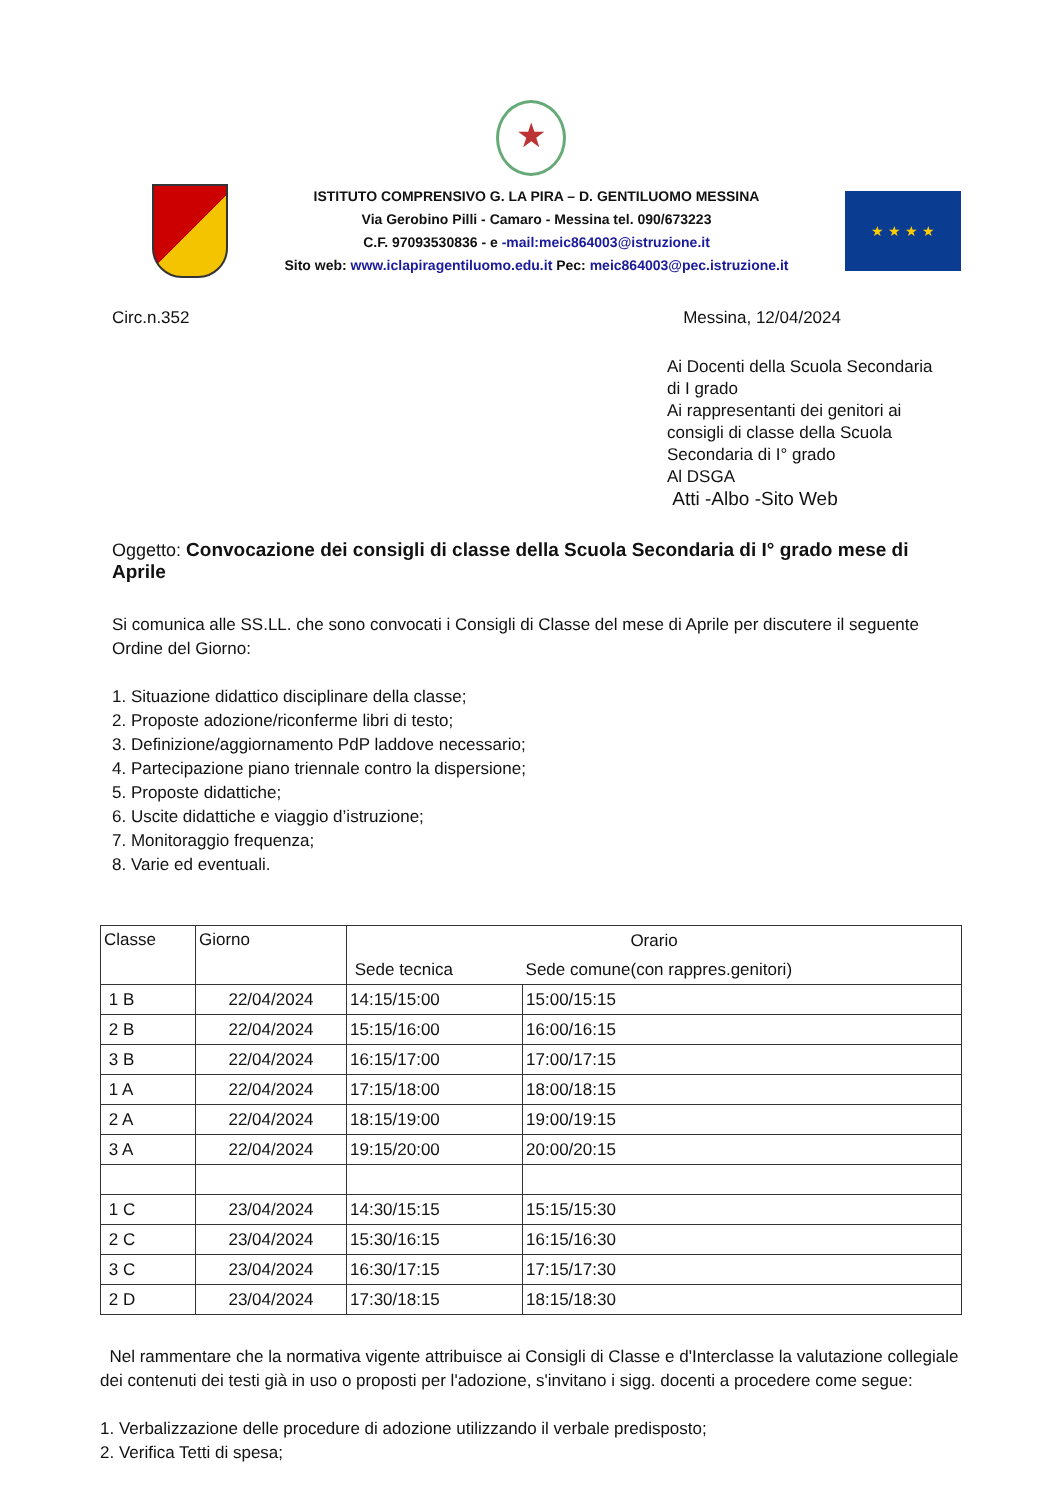★
ISTITUTO COMPRENSIVO G. LA PIRA – D. GENTILUOMO MESSINA
Via Gerobino Pilli - Camaro - Messina tel. 090/673223
C.F. 97093530836 - e -mail:meic864003@istruzione.it
Sito web: www.iclapiragentiluomo.edu.it Pec: meic864003@pec.istruzione.it
★ ★ ★ ★
Circ.n.352 Messina, 12/04/2024
Ai Docenti della Scuola Secondaria
di I grado
Ai rappresentanti dei genitori ai
consigli di classe della Scuola
Secondaria di I° grado
Al DSGA
Atti -Albo -Sito Web
Oggetto: Convocazione dei consigli di classe della Scuola Secondaria di I° grado mese di Aprile
Si comunica alle SS.LL. che sono convocati i Consigli di Classe del mese di Aprile per discutere il seguente Ordine del Giorno:
1. Situazione didattico disciplinare della classe;
2. Proposte adozione/riconferme libri di testo;
3. Definizione/aggiornamento PdP laddove necessario;
4. Partecipazione piano triennale contro la dispersione;
5. Proposte didattiche;
6. Uscite didattiche e viaggio d’istruzione;
7. Monitoraggio frequenza;
8. Varie ed eventuali.
| Classe | Giorno | Orario | |
| --- | --- | --- | --- |
| | | Sede tecnica | Sede comune(con rappres.genitori) |
| 1 B | 22/04/2024 | 14:15/15:00 | 15:00/15:15 |
| 2 B | 22/04/2024 | 15:15/16:00 | 16:00/16:15 |
| 3 B | 22/04/2024 | 16:15/17:00 | 17:00/17:15 |
| 1 A | 22/04/2024 | 17:15/18:00 | 18:00/18:15 |
| 2 A | 22/04/2024 | 18:15/19:00 | 19:00/19:15 |
| 3 A | 22/04/2024 | 19:15/20:00 | 20:00/20:15 |
| 1 C | 23/04/2024 | 14:30/15:15 | 15:15/15:30 |
| 2 C | 23/04/2024 | 15:30/16:15 | 16:15/16:30 |
| 3 C | 23/04/2024 | 16:30/17:15 | 17:15/17:30 |
| 2 D | 23/04/2024 | 17:30/18:15 | 18:15/18:30 |
Nel rammentare che la normativa vigente attribuisce ai Consigli di Classe e d'Interclasse la valutazione collegiale dei contenuti dei testi già in uso o proposti per l'adozione, s'invitano i sigg. docenti a procedere come segue:
1. Verbalizzazione delle procedure di adozione utilizzando il verbale predisposto;
2. Verifica Tetti di spesa;